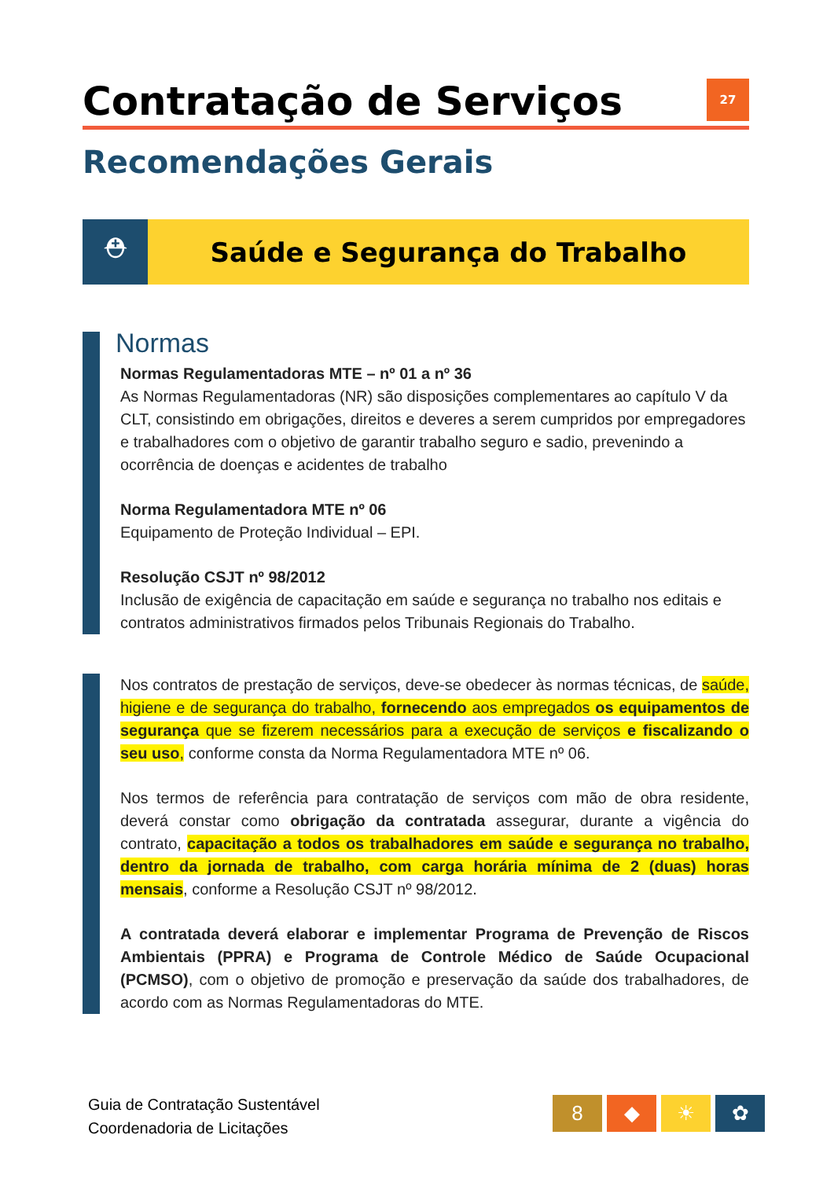Contratação de Serviços 27
Recomendações Gerais
⛑ Saúde e Segurança do Trabalho
Normas
Normas Regulamentadoras MTE – nº 01 a nº 36
As Normas Regulamentadoras (NR) são disposições complementares ao capítulo V da CLT, consistindo em obrigações, direitos e deveres a serem cumpridos por empregadores e trabalhadores com o objetivo de garantir trabalho seguro e sadio, prevenindo a ocorrência de doenças e acidentes de trabalho
Norma Regulamentadora MTE nº 06
Equipamento de Proteção Individual – EPI.
Resolução CSJT nº 98/2012
Inclusão de exigência de capacitação em saúde e segurança no trabalho nos editais e contratos administrativos firmados pelos Tribunais Regionais do Trabalho.
Nos contratos de prestação de serviços, deve-se obedecer às normas técnicas, de saúde, higiene e de segurança do trabalho, fornecendo aos empregados os equipamentos de segurança que se fizerem necessários para a execução de serviços e fiscalizando o seu uso, conforme consta da Norma Regulamentadora MTE nº 06.
Nos termos de referência para contratação de serviços com mão de obra residente, deverá constar como obrigação da contratada assegurar, durante a vigência do contrato, capacitação a todos os trabalhadores em saúde e segurança no trabalho, dentro da jornada de trabalho, com carga horária mínima de 2 (duas) horas mensais, conforme a Resolução CSJT nº 98/2012.
A contratada deverá elaborar e implementar Programa de Prevenção de Riscos Ambientais (PPRA) e Programa de Controle Médico de Saúde Ocupacional (PCMSO), com o objetivo de promoção e preservação da saúde dos trabalhadores, de acordo com as Normas Regulamentadoras do MTE.
Guia de Contratação Sustentável
Coordenadoria de Licitações
8 ◆ ☀ ✿